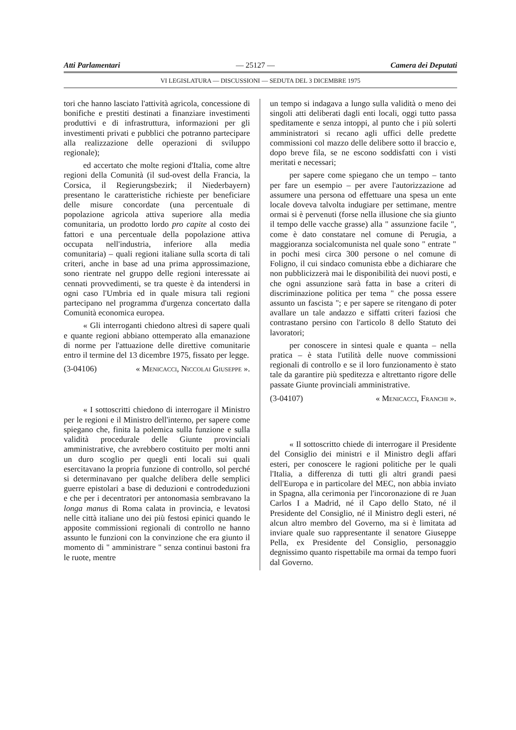Atti Parlamentari — 25127 — Camera dei Deputati
VI LEGISLATURA — DISCUSSIONI — SEDUTA DEL 3 DICEMBRE 1975
tori che hanno lasciato l'attività agricola, concessione di bonifiche e prestiti destinati a finanziare investimenti produttivi e di infrastruttura, informazioni per gli investimenti privati e pubblici che potranno partecipare alla realizzazione delle operazioni di sviluppo regionale);
ed accertato che molte regioni d'Italia, come altre regioni della Comunità (il sud-ovest della Francia, la Corsica, il Regierungsbezirk; il Niederbayern) presentano le caratteristiche richieste per beneficiare delle misure concordate (una percentuale di popolazione agricola attiva superiore alla media comunitaria, un prodotto lordo pro capite al costo dei fattori e una percentuale della popolazione attiva occupata nell'industria, inferiore alla media comunitaria) – quali regioni italiane sulla scorta di tali criteri, anche in base ad una prima approssimazione, sono rientrate nel gruppo delle regioni interessate ai cennati provvedimenti, se tra queste è da intendersi in ogni caso l'Umbria ed in quale misura tali regioni partecipano nel programma d'urgenza concertato dalla Comunità economica europea.
« Gli interroganti chiedono altresì di sapere quali e quante regioni abbiano ottemperato alla emanazione di norme per l'attuazione delle direttive comunitarie entro il termine del 13 dicembre 1975, fissato per legge.
(3-04106) « Menicacci, Niccolai Giuseppe ».
« I sottoscritti chiedono di interrogare il Ministro per le regioni e il Ministro dell'interno, per sapere come spiegano che, finita la polemica sulla funzione e sulla validità procedurale delle Giunte provinciali amministrative, che avrebbero costituito per molti anni un duro scoglio per quegli enti locali sui quali esercitavano la propria funzione di controllo, sol perché si determinavano per qualche delibera delle semplici guerre epistolari a base di deduzioni e controdeduzioni e che per i decentratori per antonomasia sembravano la longa manus di Roma calata in provincia, e levatosi nelle città italiane uno dei più festosi epinici quando le apposite commissioni regionali di controllo ne hanno assunto le funzioni con la convinzione che era giunto il momento di " amministrare " senza continui bastoni fra le ruote, mentre
un tempo si indagava a lungo sulla validità o meno dei singoli atti deliberati dagli enti locali, oggi tutto passa speditamente e senza intoppi, al punto che i più solerti amministratori si recano agli uffici delle predette commissioni col mazzo delle delibere sotto il braccio e, dopo breve fila, se ne escono soddisfatti con i visti meritati e necessari;
per sapere come spiegano che un tempo – tanto per fare un esempio – per avere l'autorizzazione ad assumere una persona od effettuare una spesa un ente locale doveva talvolta indugiare per settimane, mentre ormai si è pervenuti (forse nella illusione che sia giunto il tempo delle vacche grasse) alla " assunzione facile ", come è dato constatare nel comune di Perugia, a maggioranza socialcomunista nel quale sono " entrate " in pochi mesi circa 300 persone o nel comune di Foligno, il cui sindaco comunista ebbe a dichiarare che non pubblicizzerà mai le disponibilità dei nuovi posti, e che ogni assunzione sarà fatta in base a criteri di discriminazione politica per tema " che possa essere assunto un fascista "; e per sapere se ritengano di poter avallare un tale andazzo e siffatti criteri faziosi che contrastano persino con l'articolo 8 dello Statuto dei lavoratori;
per conoscere in sintesi quale e quanta – nella pratica – è stata l'utilità delle nuove commissioni regionali di controllo e se il loro funzionamento è stato tale da garantire più speditezza e altrettanto rigore delle passate Giunte provinciali amministrative.
(3-04107) « Menicacci, Franchi ».
« Il sottoscritto chiede di interrogare il Presidente del Consiglio dei ministri e il Ministro degli affari esteri, per conoscere le ragioni politiche per le quali l'Italia, a differenza di tutti gli altri grandi paesi dell'Europa e in particolare del MEC, non abbia inviato in Spagna, alla cerimonia per l'incoronazione di re Juan Carlos I a Madrid, né il Capo dello Stato, né il Presidente del Consiglio, né il Ministro degli esteri, né alcun altro membro del Governo, ma si è limitata ad inviare quale suo rappresentante il senatore Giuseppe Pella, ex Presidente del Consiglio, personaggio degnissimo quanto rispettabile ma ormai da tempo fuori dal Governo.